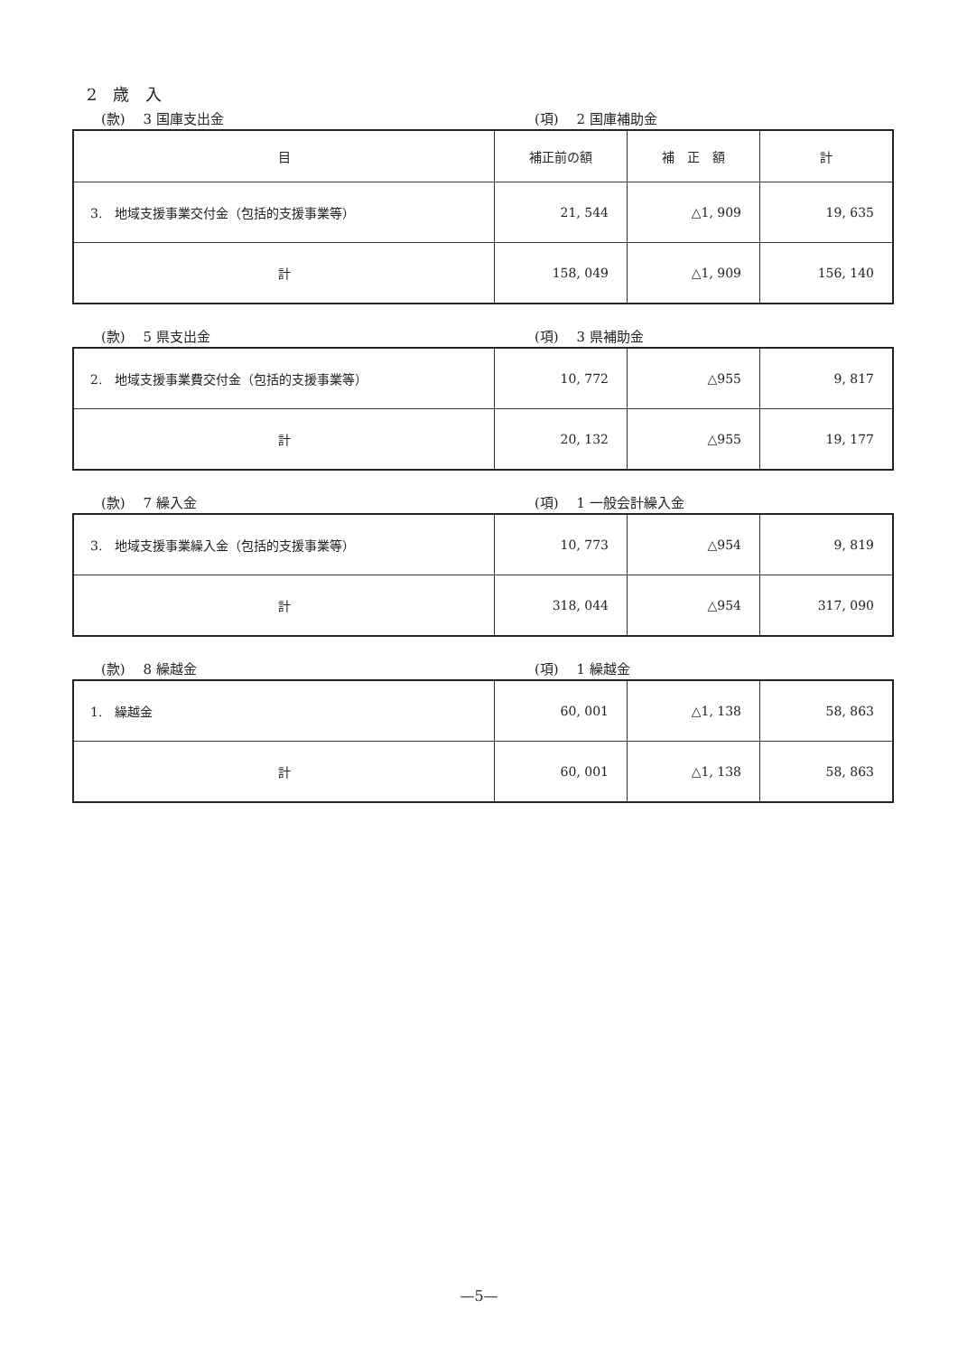2　歳　入
(款)　 3 国庫支出金 (項)　 2 国庫補助金
| 目 | 補正前の額 | 補 正 額 | 計 |
| --- | --- | --- | --- |
| 3. 地域支援事業交付金（包括的支援事業等） | 21, 544 | △1, 909 | 19, 635 |
| 計 | 158, 049 | △1, 909 | 156, 140 |
(款)　 5 県支出金 (項)　 3 県補助金
| 2. 地域支援事業費交付金（包括的支援事業等） | 10, 772 | △955 | 9, 817 |
| 計 | 20, 132 | △955 | 19, 177 |
(款)　 7 繰入金 (項)　 1 一般会計繰入金
| 3. 地域支援事業繰入金（包括的支援事業等） | 10, 773 | △954 | 9, 819 |
| 計 | 318, 044 | △954 | 317, 090 |
(款)　 8 繰越金 (項)　 1 繰越金
| 1. 繰越金 | 60, 001 | △1, 138 | 58, 863 |
| 計 | 60, 001 | △1, 138 | 58, 863 |
—5—